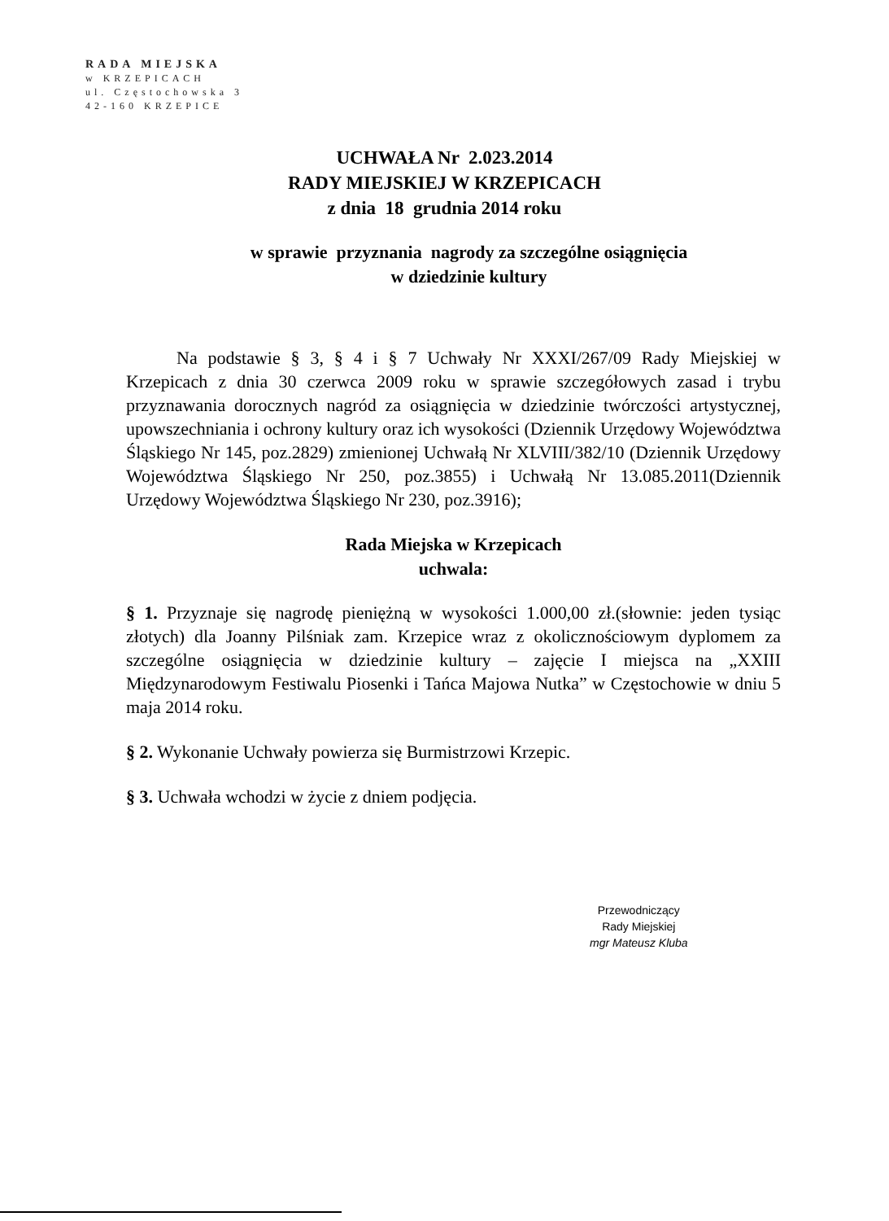RADA MIEJSKA
w KRZEPICACH
ul. Częstochowska 3
42-160 KRZEPICE
UCHWAŁA Nr 2.023.2014
RADY MIEJSKIEJ W KRZEPICACH
z dnia 18 grudnia 2014 roku
w sprawie przyznania nagrody za szczególne osiągnięcia
w dziedzinie kultury
Na podstawie § 3, § 4 i § 7 Uchwały Nr XXXI/267/09 Rady Miejskiej w Krzepicach z dnia 30 czerwca 2009 roku w sprawie szczegółowych zasad i trybu przyznawania dorocznych nagród za osiągnięcia w dziedzinie twórczości artystycznej, upowszechniania i ochrony kultury oraz ich wysokości (Dziennik Urzędowy Województwa Śląskiego Nr 145, poz.2829) zmienionej Uchwałą Nr XLVIII/382/10 (Dziennik Urzędowy Województwa Śląskiego Nr 250, poz.3855) i Uchwałą Nr 13.085.2011(Dziennik Urzędowy Województwa Śląskiego Nr 230, poz.3916);
Rada Miejska w Krzepicach
uchwala:
§ 1. Przyznaje się nagrodę pieniężną w wysokości 1.000,00 zł.(słownie: jeden tysiąc złotych) dla Joanny Pilśniak zam. Krzepice wraz z okolicznościowym dyplomem za szczególne osiągnięcia w dziedzinie kultury – zajęcie I miejsca na „XXIII Międzynarodowym Festiwalu Piosenki i Tańca Majowa Nutka” w Częstochowie w dniu 5 maja 2014 roku.
§ 2. Wykonanie Uchwały powierza się Burmistrzowi Krzepic.
§ 3. Uchwała wchodzi w życie z dniem podjęcia.
Przewodniczący
Rady Miejskiej
mgr Mateusz Kluba